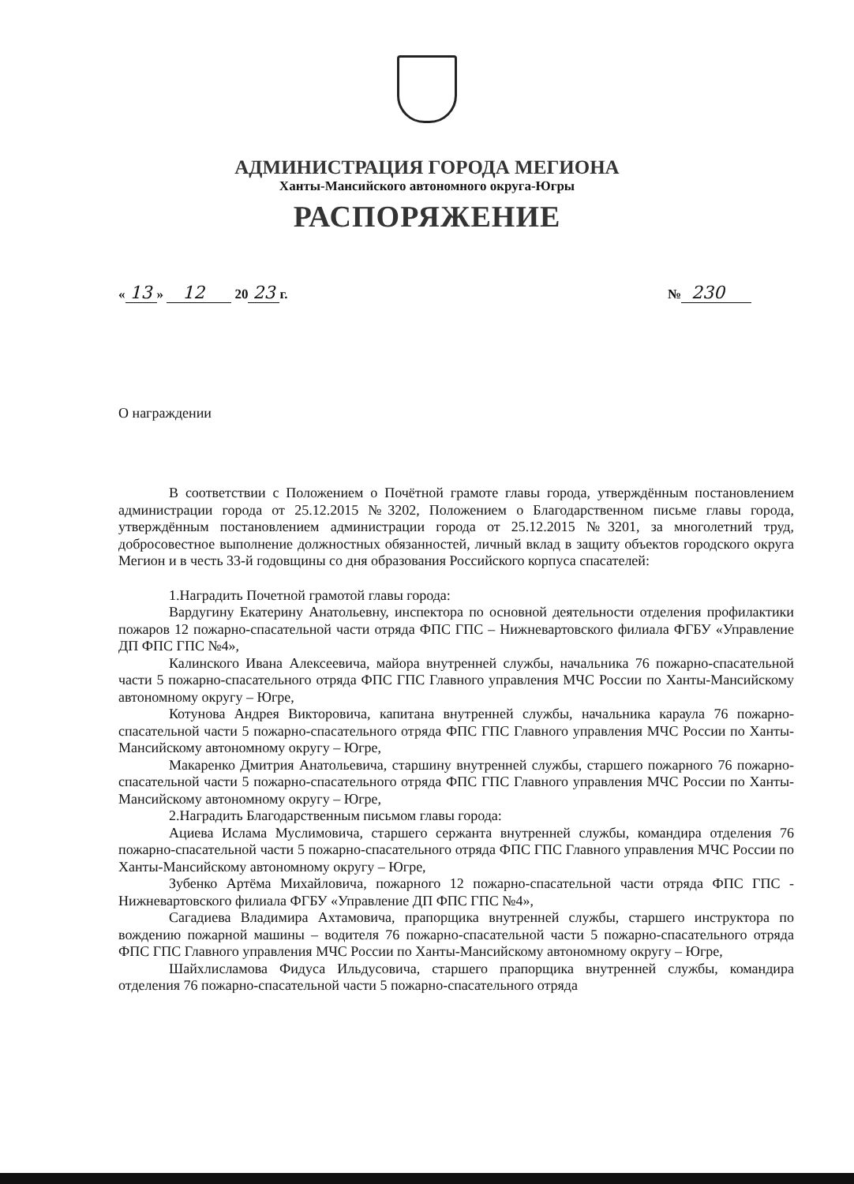АДМИНИСТРАЦИЯ ГОРОДА МЕГИОНА
Ханты-Мансийского автономного округа-Югры
РАСПОРЯЖЕНИЕ
« 13 » 12 20 23 г. № 230
О награждении
В соответствии с Положением о Почётной грамоте главы города, утверждённым постановлением администрации города от 25.12.2015 №3202, Положением о Благодарственном письме главы города, утверждённым постановлением администрации города от 25.12.2015 №3201, за многолетний труд, добросовестное выполнение должностных обязанностей, личный вклад в защиту объектов городского округа Мегион и в честь 33-й годовщины со дня образования Российского корпуса спасателей:
1.Наградить Почетной грамотой главы города:
Вардугину Екатерину Анатольевну, инспектора по основной деятельности отделения профилактики пожаров 12 пожарно-спасательной части отряда ФПС ГПС – Нижневартовского филиала ФГБУ «Управление ДП ФПС ГПС №4»,
Калинского Ивана Алексеевича, майора внутренней службы, начальника 76 пожарно-спасательной части 5 пожарно-спасательного отряда ФПС ГПС Главного управления МЧС России по Ханты-Мансийскому автономному округу – Югре,
Котунова Андрея Викторовича, капитана внутренней службы, начальника караула 76 пожарно-спасательной части 5 пожарно-спасательного отряда ФПС ГПС Главного управления МЧС России по Ханты-Мансийскому автономному округу – Югре,
Макаренко Дмитрия Анатольевича, старшину внутренней службы, старшего пожарного 76 пожарно-спасательной части 5 пожарно-спасательного отряда ФПС ГПС Главного управления МЧС России по Ханты-Мансийскому автономному округу – Югре,
2.Наградить Благодарственным письмом главы города:
Ациева Ислама Муслимовича, старшего сержанта внутренней службы, командира отделения 76 пожарно-спасательной части 5 пожарно-спасательного отряда ФПС ГПС Главного управления МЧС России по Ханты-Мансийскому автономному округу – Югре,
Зубенко Артёма Михайловича, пожарного 12 пожарно-спасательной части отряда ФПС ГПС - Нижневартовского филиала ФГБУ «Управление ДП ФПС ГПС №4»,
Сагадиева Владимира Ахтамовича, прапорщика внутренней службы, старшего инструктора по вождению пожарной машины – водителя 76 пожарно-спасательной части 5 пожарно-спасательного отряда ФПС ГПС Главного управления МЧС России по Ханты-Мансийскому автономному округу – Югре,
Шайхлисламова Фидуса Ильдусовича, старшего прапорщика внутренней службы, командира отделения 76 пожарно-спасательной части 5 пожарно-спасательного отряда